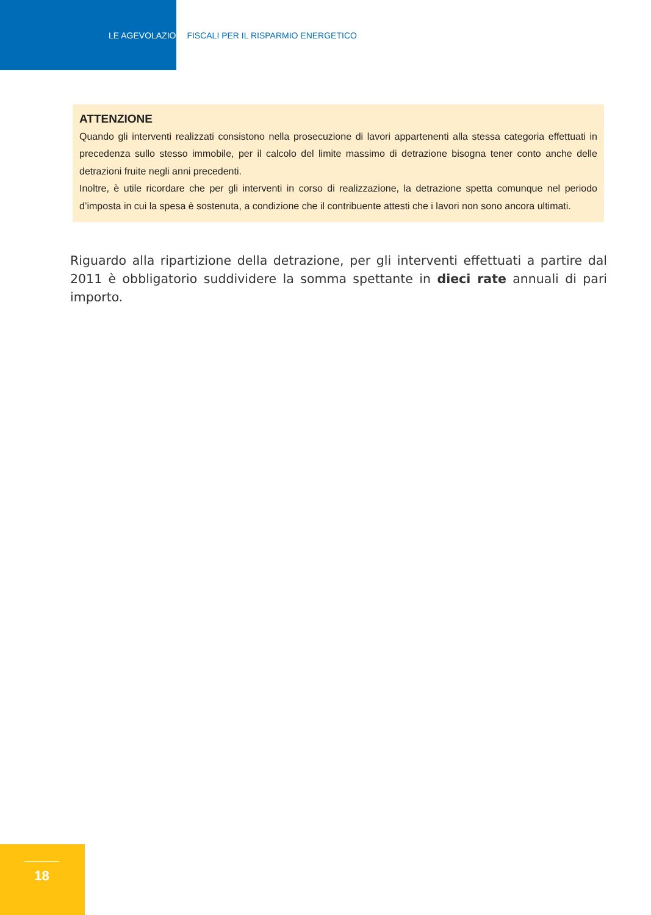LE AGEVOLAZIONI FISCALI PER IL RISPARMIO ENERGETICO
ATTENZIONE
Quando gli interventi realizzati consistono nella prosecuzione di lavori appartenenti alla stessa categoria effettuati in precedenza sullo stesso immobile, per il calcolo del limite massimo di detrazione bisogna tener conto anche delle detrazioni fruite negli anni precedenti.
Inoltre, è utile ricordare che per gli interventi in corso di realizzazione, la detrazione spetta comunque nel periodo d’imposta in cui la spesa è sostenuta, a condizione che il contribuente attesti che i lavori non sono ancora ultimati.
Riguardo alla ripartizione della detrazione, per gli interventi effettuati a partire dal 2011 è obbligatorio suddividere la somma spettante in dieci rate annuali di pari importo.
18